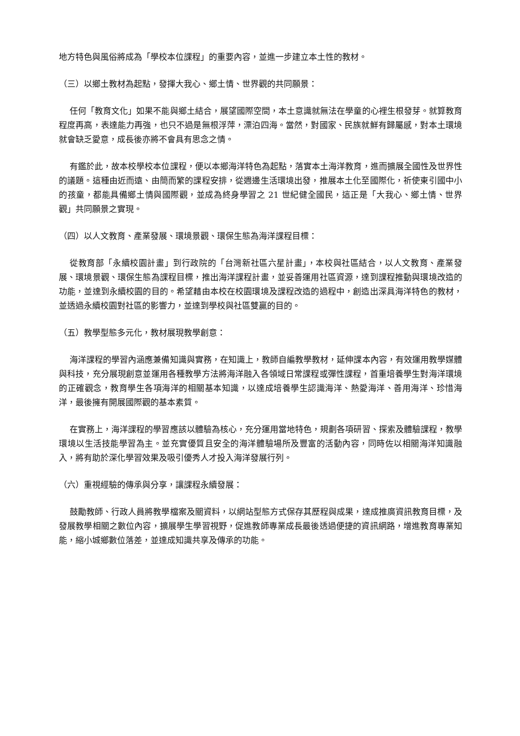地方特色與風俗將成為「學校本位課程」的重要內容，並進一步建立本土性的教材。
（三）以鄉土教材為起點，發揮大我心、鄉土情、世界觀的共同願景：
任何「教育文化」如果不能與鄉土結合，展望國際空間，本土意識就無法在學童的心裡生根發芽。就算教育程度再高，表達能力再強，也只不過是無根浮萍，漂泊四海。當然，對國家、民族就鮮有歸屬感，對本土環境就會缺乏愛意，成長後亦將不會具有思念之情。
有鑑於此，故本校學校本位課程，便以本鄉海洋特色為起點，落實本土海洋教育，進而擴展全國性及世界性的議題。這種由近而遠、由簡而繁的課程安排，從週邊生活環境出發，推展本土化至國際化，祈使東引國中小的孩童，都能具備鄉土情與國際觀，並成為終身學習之 21 世紀健全國民，這正是「大我心、鄉土情、世界觀」共同願景之實現。
（四）以人文教育、產業發展、環境景觀、環保生態為海洋課程目標：
從教育部「永續校園計畫」到行政院的「台灣新社區六星計畫」，本校與社區結合，以人文教育、產業發展、環境景觀、環保生態為課程目標，推出海洋課程計畫，並妥善運用社區資源，達到課程推動與環境改造的功能，並達到永續校園的目的。希望藉由本校在校園環境及課程改造的過程中，創造出深具海洋特色的教材，並透過永續校園對社區的影響力，並達到學校與社區雙贏的目的。
（五）教學型態多元化，教材展現教學創意：
海洋課程的學習內涵應兼備知識與實務，在知識上，教師自編教學教材，延伸課本內容，有效運用教學媒體與科技，充分展現創意並運用各種教學方法將海洋融入各領域日常課程或彈性課程，首重培養學生對海洋環境的正確觀念，教育學生各項海洋的相關基本知識，以達成培養學生認識海洋、熱愛海洋、善用海洋、珍惜海洋，最後擁有開展國際觀的基本素質。
在實務上，海洋課程的學習應該以體驗為核心，充分運用當地特色，規劃各項研習、探索及體驗課程，教學環境以生活技能學習為主。並充實優質且安全的海洋體驗場所及豐富的活動內容，同時佐以相關海洋知識融入，將有助於深化學習效果及吸引優秀人才投入海洋發展行列。
（六）重視經驗的傳承與分享，讓課程永續發展：
鼓勵教師、行政人員將教學檔案及關資料，以網站型態方式保存其歷程與成果，達成推廣資訊教育目標，及發展教學相關之數位內容，擴展學生學習視野，促進教師專業成長最後透過便捷的資訊網路，增進教育專業知能，縮小城鄉數位落差，並達成知識共享及傳承的功能。